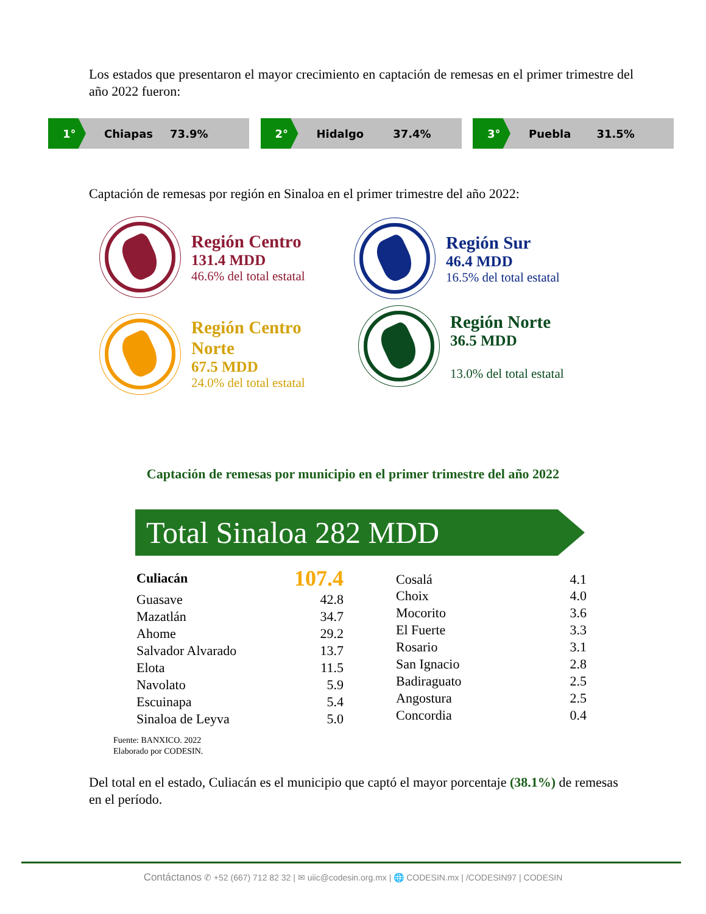Los estados que presentaron el mayor crecimiento en captación de remesas en el primer trimestre del año 2022 fueron:
1° Chiapas 73.9%
2° Hidalgo 37.4%
3° Puebla 31.5%
Captación de remesas por región en Sinaloa en el primer trimestre del año 2022:
Región Centro
131.4 MDD
46.6% del total estatal
Región Sur
46.4 MDD
16.5% del total estatal
Región Centro
Norte
67.5 MDD
24.0% del total estatal
Región Norte
36.5 MDD
13.0% del total estatal
Captación de remesas por municipio en el primer trimestre del año 2022
Total Sinaloa 282 MDD
| Culiacán | 107.4 |
| Guasave | 42.8 |
| Mazatlán | 34.7 |
| Ahome | 29.2 |
| Salvador Alvarado | 13.7 |
| Elota | 11.5 |
| Navolato | 5.9 |
| Escuinapa | 5.4 |
| Sinaloa de Leyva | 5.0 |
| Cosalá | 4.1 |
| Choix | 4.0 |
| Mocorito | 3.6 |
| El Fuerte | 3.3 |
| Rosario | 3.1 |
| San Ignacio | 2.8 |
| Badiraguato | 2.5 |
| Angostura | 2.5 |
| Concordia | 0.4 |
Fuente: BANXICO. 2022
Elaborado por CODESIN.
Del total en el estado, Culiacán es el municipio que captó el mayor porcentaje (38.1%) de remesas en el período.
Contáctanos ✆ +52 (667) 712 82 32 | ✉ uiic@codesin.org.mx | 🌐 CODESIN.mx | /CODESIN97 | CODESIN